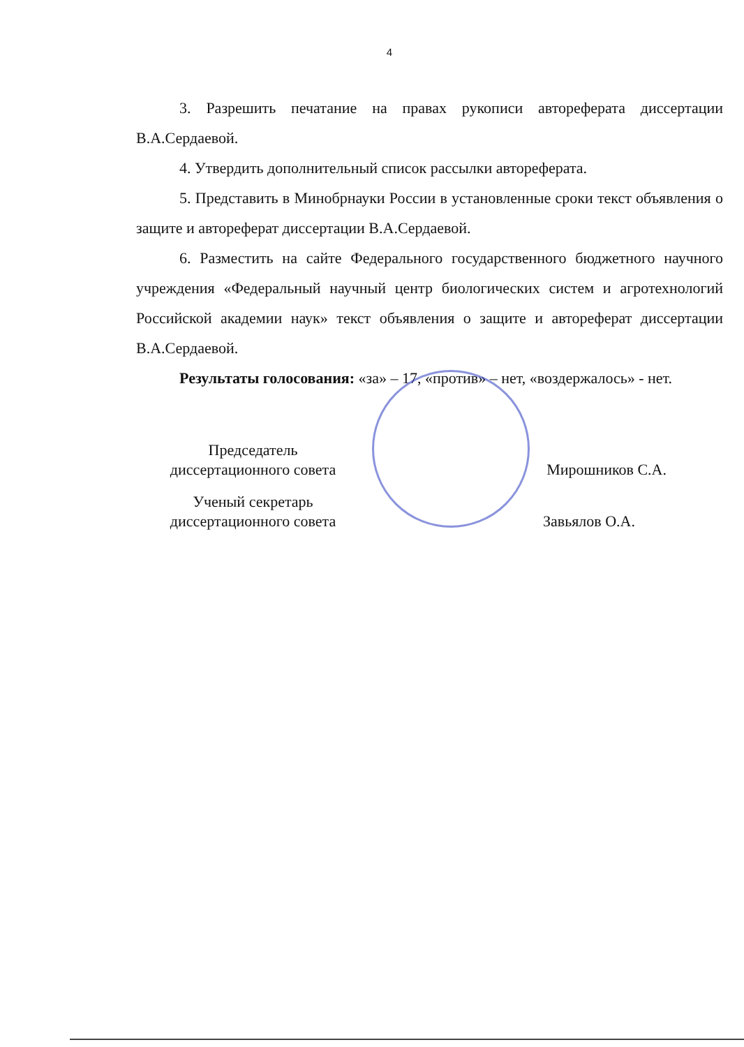4
3. Разрешить печатание на правах рукописи автореферата диссертации В.А.Сердаевой.
4. Утвердить дополнительный список рассылки автореферата.
5. Представить в Минобрнауки России в установленные сроки текст объявления о защите и автореферат диссертации В.А.Сердаевой.
6. Разместить на сайте Федерального государственного бюджетного научного учреждения «Федеральный научный центр биологических систем и агротехнологий Российской академии наук» текст объявления о защите и автореферат диссертации В.А.Сердаевой.
Результаты голосования: «за» – 17, «против» – нет, «воздержалось» - нет.
| Председатель диссертационного совета | | Мирошников С.А. |
| Ученый секретарь диссертационного совета | | Завьялов О.А. |